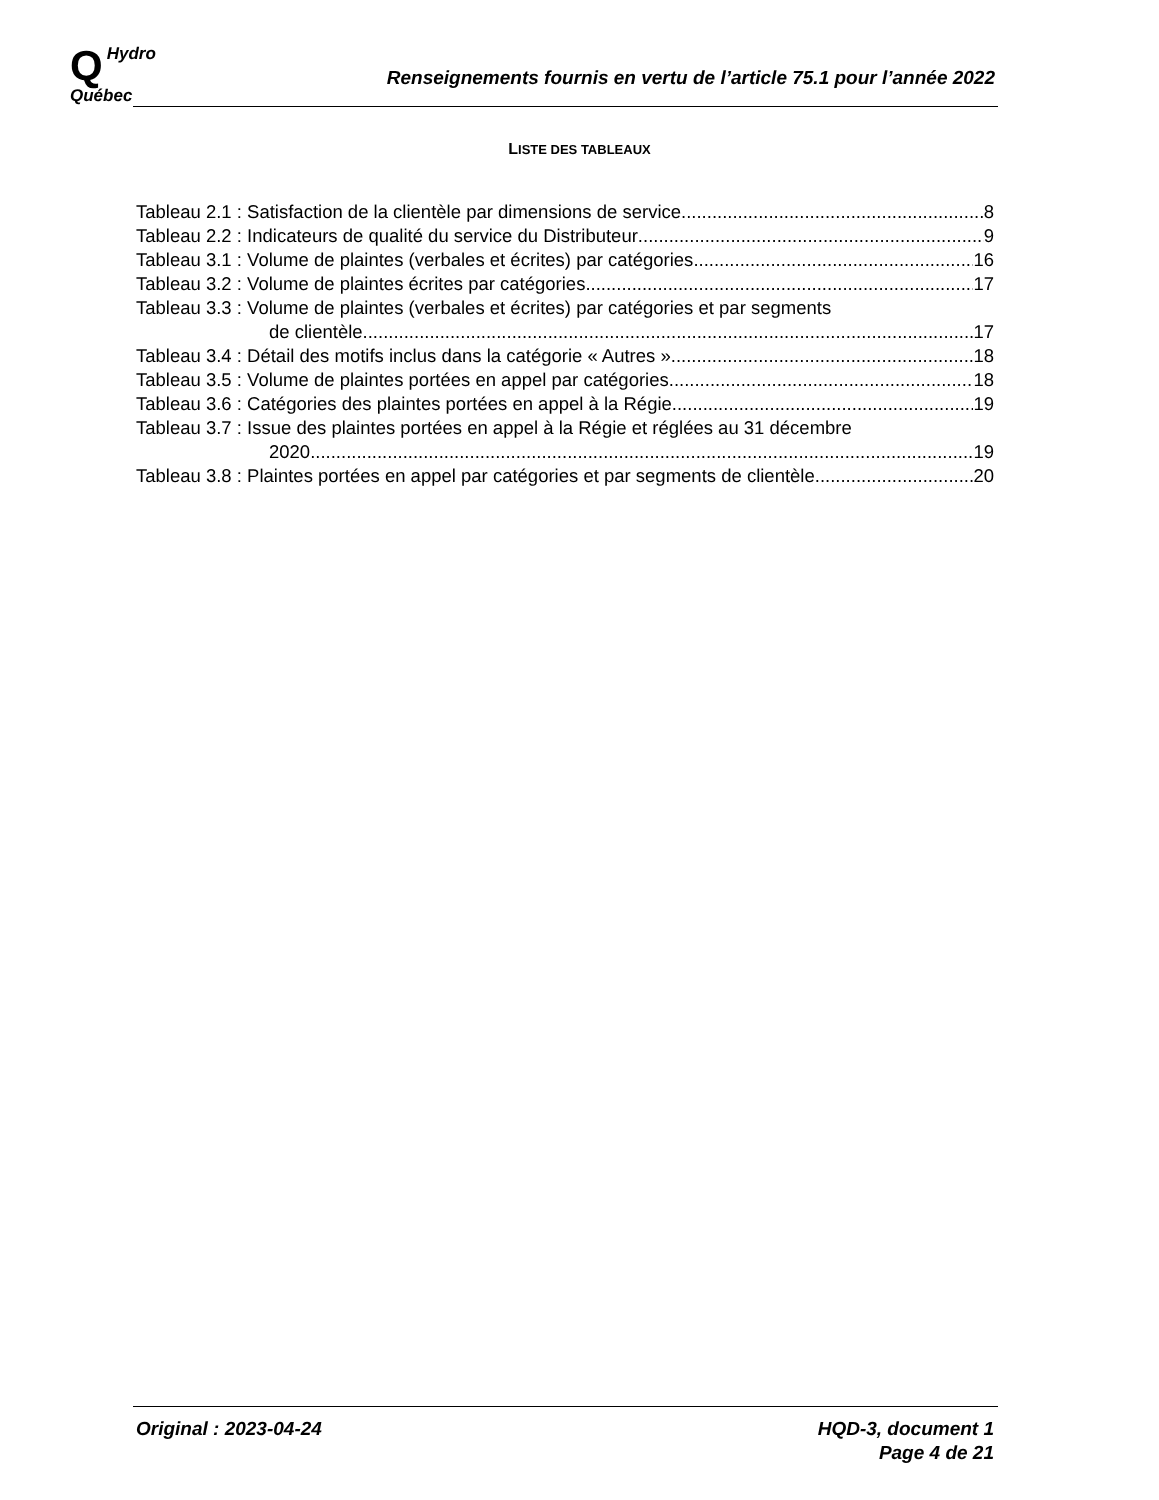QHydro
Québec
Renseignements fournis en vertu de l’article 75.1 pour l’année 2022
LISTE DES TABLEAUX
Tableau 2.1 : Satisfaction de la clientèle par dimensions de service 8
Tableau 2.2 : Indicateurs de qualité du service du Distributeur 9
Tableau 3.1 : Volume de plaintes (verbales et écrites) par catégories 16
Tableau 3.2 : Volume de plaintes écrites par catégories 17
Tableau 3.3 : Volume de plaintes (verbales et écrites) par catégories et par segments
de clientèle 17
Tableau 3.4 : Détail des motifs inclus dans la catégorie « Autres » 18
Tableau 3.5 : Volume de plaintes portées en appel par catégories 18
Tableau 3.6 : Catégories des plaintes portées en appel à la Régie 19
Tableau 3.7 : Issue des plaintes portées en appel à la Régie et réglées au 31 décembre
2020 19
Tableau 3.8 : Plaintes portées en appel par catégories et par segments de clientèle 20
Original : 2023-04-24 HQD-3, document 1
Page 4 de 21